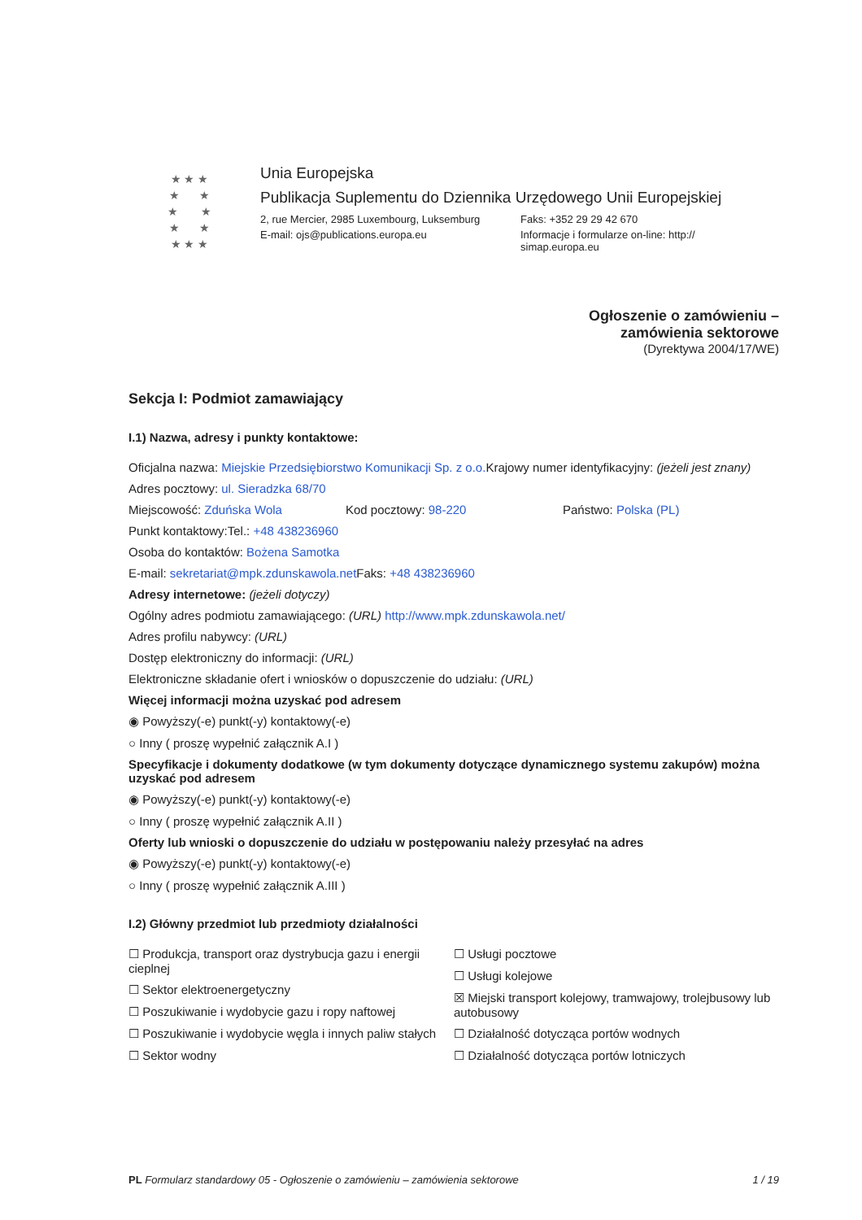★ ★ ★
★ ★
★ ★
★ ★
★ ★ ★
Unia Europejska
Publikacja Suplementu do Dziennika Urzędowego Unii Europejskiej
2, rue Mercier, 2985 Luxembourg, Luksemburg
Faks: +352 29 29 42 670
E-mail: ojs@publications.europa.eu Informacje i formularze on-line: http://
simap.europa.eu
Ogłoszenie o zamówieniu –
zamówienia sektorowe
(Dyrektywa 2004/17/WE)
Sekcja I: Podmiot zamawiający
I.1) Nazwa, adresy i punkty kontaktowe:
Oficjalna nazwa: Miejskie Przedsiębiorstwo Komunikacji Sp. z o.o.
Krajowy numer identyfikacyjny: (jeżeli jest znany)
Adres pocztowy: ul. Sieradzka 68/70
Miejscowość: Zduńska Wola Kod pocztowy: 98-220 Państwo: Polska (PL)
Punkt kontaktowy: Tel.: +48 438236960
Osoba do kontaktów: Bożena Samotka
E-mail: sekretariat@mpk.zdunskawola.net
Faks: +48 438236960
Adresy internetowe: (jeżeli dotyczy)
Ogólny adres podmiotu zamawiającego: (URL) http://www.mpk.zdunskawola.net/
Adres profilu nabywcy: (URL)
Dostęp elektroniczny do informacji: (URL)
Elektroniczne składanie ofert i wniosków o dopuszczenie do udziału: (URL)
Więcej informacji można uzyskać pod adresem
◉ Powyższy(-e) punkt(-y) kontaktowy(-e)
○ Inny ( proszę wypełnić załącznik A.I )
Specyfikacje i dokumenty dodatkowe (w tym dokumenty dotyczące dynamicznego systemu zakupów) można uzyskać pod adresem
◉ Powyższy(-e) punkt(-y) kontaktowy(-e)
○ Inny ( proszę wypełnić załącznik A.II )
Oferty lub wnioski o dopuszczenie do udziału w postępowaniu należy przesyłać na adres
◉ Powyższy(-e) punkt(-y) kontaktowy(-e)
○ Inny ( proszę wypełnić załącznik A.III )
I.2) Główny przedmiot lub przedmioty działalności
☐ Produkcja, transport oraz dystrybucja gazu i energii cieplnej
☐ Sektor elektroenergetyczny
☐ Poszukiwanie i wydobycie gazu i ropy naftowej
☐ Poszukiwanie i wydobycie węgla i innych paliw stałych
☐ Sektor wodny
☐ Usługi pocztowe
☐ Usługi kolejowe
☒ Miejski transport kolejowy, tramwajowy, trolejbusowy lub autobusowy
☐ Działalność dotycząca portów wodnych
☐ Działalność dotycząca portów lotniczych
PL Formularz standardowy 05 - Ogłoszenie o zamówieniu – zamówienia sektorowe 1 / 19